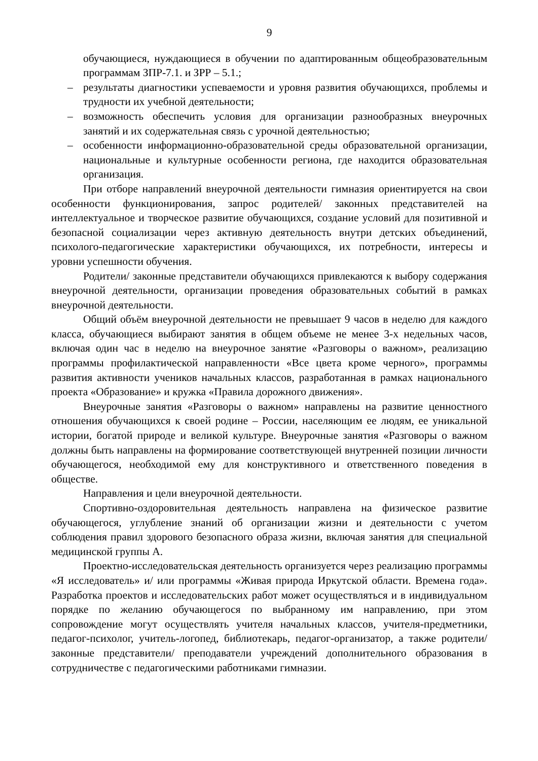9
обучающиеся, нуждающиеся в обучении по адаптированным общеобразовательным программам ЗПР-7.1. и ЗРР – 5.1.;
– результаты диагностики успеваемости и уровня развития обучающихся, проблемы и трудности их учебной деятельности;
– возможность обеспечить условия для организации разнообразных внеурочных занятий и их содержательная связь с урочной деятельностью;
– особенности информационно-образовательной среды образовательной организации, национальные и культурные особенности региона, где находится образовательная организация.
При отборе направлений внеурочной деятельности гимназия ориентируется на свои особенности функционирования, запрос родителей/ законных представителей на интеллектуальное и творческое развитие обучающихся, создание условий для позитивной и безопасной социализации через активную деятельность внутри детских объединений, психолого-педагогические характеристики обучающихся, их потребности, интересы и уровни успешности обучения.
Родители/ законные представители обучающихся привлекаются к выбору содержания внеурочной деятельности, организации проведения образовательных событий в рамках внеурочной деятельности.
Общий объём внеурочной деятельности не превышает 9 часов в неделю для каждого класса, обучающиеся выбирают занятия в общем объеме не менее 3-х недельных часов, включая один час в неделю на внеурочное занятие «Разговоры о важном», реализацию программы профилактической направленности «Все цвета кроме черного», программы развития активности учеников начальных классов, разработанная в рамках национального проекта «Образование» и кружка «Правила дорожного движения».
Внеурочные занятия «Разговоры о важном» направлены на развитие ценностного отношения обучающихся к своей родине – России, населяющим ее людям, ее уникальной истории, богатой природе и великой культуре. Внеурочные занятия «Разговоры о важном должны быть направлены на формирование соответствующей внутренней позиции личности обучающегося, необходимой ему для конструктивного и ответственного поведения в обществе.
Направления и цели внеурочной деятельности.
Спортивно-оздоровительная деятельность направлена на физическое развитие обучающегося, углубление знаний об организации жизни и деятельности с учетом соблюдения правил здорового безопасного образа жизни, включая занятия для специальной медицинской группы А.
Проектно-исследовательская деятельность организуется через реализацию программы «Я исследователь» и/ или программы «Живая природа Иркутской области. Времена года». Разработка проектов и исследовательских работ может осуществляться и в индивидуальном порядке по желанию обучающегося по выбранному им направлению, при этом сопровождение могут осуществлять учителя начальных классов, учителя-предметники, педагог-психолог, учитель-логопед, библиотекарь, педагог-организатор, а также родители/ законные представители/ преподаватели учреждений дополнительного образования в сотрудничестве с педагогическими работниками гимназии.